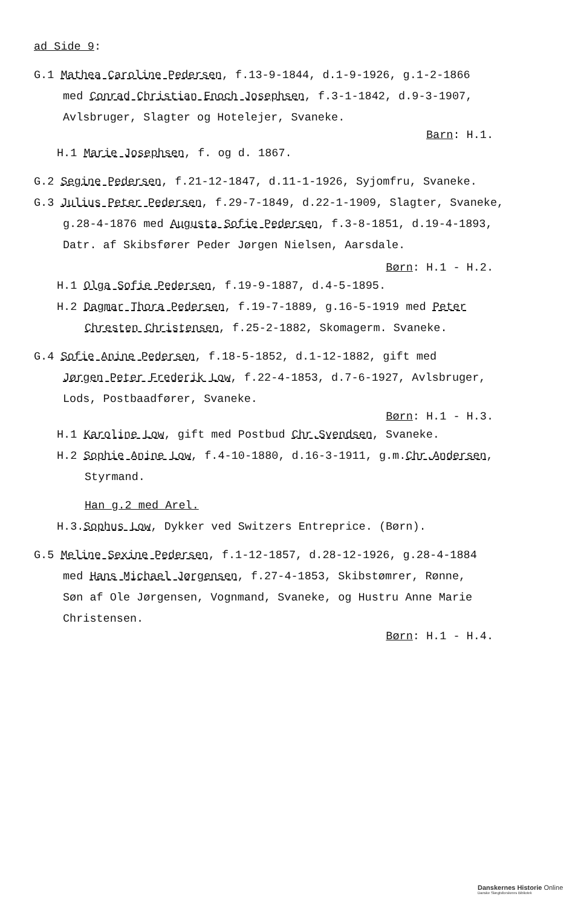ad Side 9:
G.1 Mathea Caroline Pedersen, f.13-9-1844, d.1-9-1926, g.1-2-1866
med Conrad Christian Enoch Josephsen, f.3-1-1842, d.9-3-1907,
Avlsbruger, Slagter og Hotelejer, Svaneke.
Barn: H.1.
H.1 Marie Josephsen, f. og d. 1867.
G.2 Segine Pedersen, f.21-12-1847, d.11-1-1926, Syjomfru, Svaneke.
G.3 Julius Peter Pedersen, f.29-7-1849, d.22-1-1909, Slagter, Svaneke,
g.28-4-1876 med Augusta Sofie Pedersen, f.3-8-1851, d.19-4-1893,
Datr. af Skibsfører Peder Jørgen Nielsen, Aarsdale.
Børn: H.1 - H.2.
H.1 Olga Sofie Pedersen, f.19-9-1887, d.4-5-1895.
H.2 Dagmar Thora Pedersen, f.19-7-1889, g.16-5-1919 med Peter
Chresten Christensen, f.25-2-1882, Skomagerm. Svaneke.
G.4 Sofie Anine Pedersen, f.18-5-1852, d.1-12-1882, gift med
Jørgen Peter Frederik Low, f.22-4-1853, d.7-6-1927, Avlsbruger,
Lods, Postbaadfører, Svaneke.
Børn: H.1 - H.3.
H.1 Karoline Low, gift med Postbud Chr.Svendsen, Svaneke.
H.2 Sophie Anine Low, f.4-10-1880, d.16-3-1911, g.m.Chr.Andersen,
Styrmand.
Han g.2 med Arel.
H.3.Sophus Low, Dykker ved Switzers Entreprice. (Børn).
G.5 Meline Sexine Pedersen, f.1-12-1857, d.28-12-1926, g.28-4-1884
med Hans Michael Jørgensen, f.27-4-1853, Skibstømrer, Rønne,
Søn af Ole Jørgensen, Vognmand, Svaneke, og Hustru Anne Marie
Christensen.
Børn: H.1 - H.4.
Danskernes Historie Online
Danske Slægtsforskeres Bibliotek